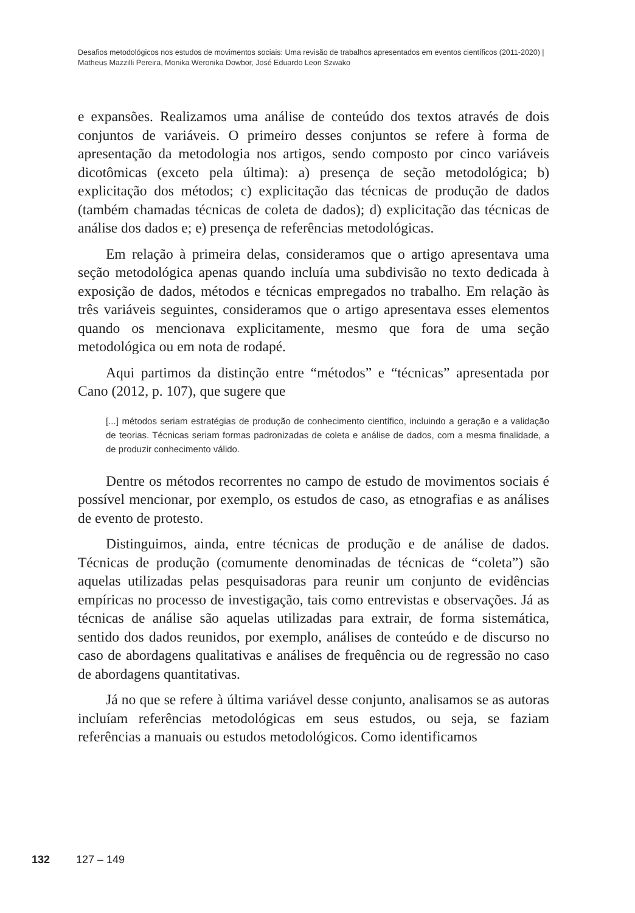Desafios metodológicos nos estudos de movimentos sociais: Uma revisão de trabalhos apresentados em eventos científicos (2011-2020) | Matheus Mazzilli Pereira, Monika Weronika Dowbor, José Eduardo Leon Szwako
e expansões. Realizamos uma análise de conteúdo dos textos através de dois conjuntos de variáveis. O primeiro desses conjuntos se refere à forma de apresentação da metodologia nos artigos, sendo composto por cinco variáveis dicotômicas (exceto pela última): a) presença de seção metodológica; b) explicitação dos métodos; c) explicitação das técnicas de produção de dados (também chamadas técnicas de coleta de dados); d) explicitação das técnicas de análise dos dados e; e) presença de referências metodológicas.
Em relação à primeira delas, consideramos que o artigo apresentava uma seção metodológica apenas quando incluía uma subdivisão no texto dedicada à exposição de dados, métodos e técnicas empregados no trabalho. Em relação às três variáveis seguintes, consideramos que o artigo apresentava esses elementos quando os mencionava explicitamente, mesmo que fora de uma seção metodológica ou em nota de rodapé.
Aqui partimos da distinção entre “métodos” e “técnicas” apresentada por Cano (2012, p. 107), que sugere que
[...] métodos seriam estratégias de produção de conhecimento científico, incluindo a geração e a validação de teorias. Técnicas seriam formas padronizadas de coleta e análise de dados, com a mesma finalidade, a de produzir conhecimento válido.
Dentre os métodos recorrentes no campo de estudo de movimentos sociais é possível mencionar, por exemplo, os estudos de caso, as etnografias e as análises de evento de protesto.
Distinguimos, ainda, entre técnicas de produção e de análise de dados. Técnicas de produção (comumente denominadas de técnicas de “coleta”) são aquelas utilizadas pelas pesquisadoras para reunir um conjunto de evidências empíricas no processo de investigação, tais como entrevistas e observações. Já as técnicas de análise são aquelas utilizadas para extrair, de forma sistemática, sentido dos dados reunidos, por exemplo, análises de conteúdo e de discurso no caso de abordagens qualitativas e análises de frequência ou de regressão no caso de abordagens quantitativas.
Já no que se refere à última variável desse conjunto, analisamos se as autoras incluíam referências metodológicas em seus estudos, ou seja, se faziam referências a manuais ou estudos metodológicos. Como identificamos
132 127 – 149